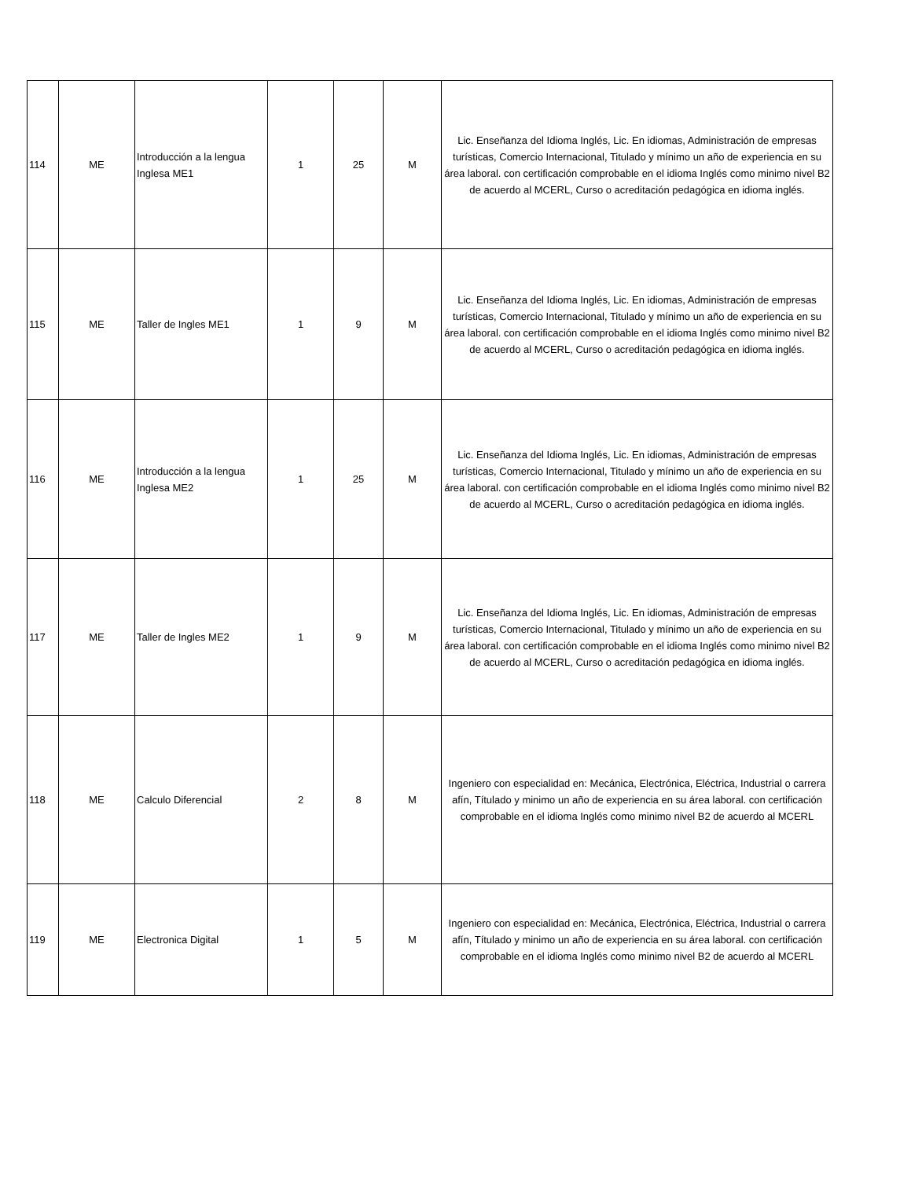| 114 | ME | Introducción a la lengua Inglesa ME1 | 1 | 25 | M | Lic. Enseñanza del Idioma Inglés, Lic. En idiomas, Administración de empresas turísticas, Comercio Internacional, Titulado y mínimo un año de experiencia en su área laboral. con certificación comprobable en el idioma Inglés como minimo nivel B2 de acuerdo al MCERL, Curso o acreditación pedagógica en idioma inglés. |
| 115 | ME | Taller de Ingles ME1 | 1 | 9 | M | Lic. Enseñanza del Idioma Inglés, Lic. En idiomas, Administración de empresas turísticas, Comercio Internacional, Titulado y mínimo un año de experiencia en su área laboral. con certificación comprobable en el idioma Inglés como minimo nivel B2 de acuerdo al MCERL, Curso o acreditación pedagógica en idioma inglés. |
| 116 | ME | Introducción a la lengua Inglesa ME2 | 1 | 25 | M | Lic. Enseñanza del Idioma Inglés, Lic. En idiomas, Administración de empresas turísticas, Comercio Internacional, Titulado y mínimo un año de experiencia en su área laboral. con certificación comprobable en el idioma Inglés como minimo nivel B2 de acuerdo al MCERL, Curso o acreditación pedagógica en idioma inglés. |
| 117 | ME | Taller de Ingles ME2 | 1 | 9 | M | Lic. Enseñanza del Idioma Inglés, Lic. En idiomas, Administración de empresas turísticas, Comercio Internacional, Titulado y mínimo un año de experiencia en su área laboral. con certificación comprobable en el idioma Inglés como minimo nivel B2 de acuerdo al MCERL, Curso o acreditación pedagógica en idioma inglés. |
| 118 | ME | Calculo Diferencial | 2 | 8 | M | Ingeniero con especialidad en: Mecánica, Electrónica, Eléctrica, Industrial o carrera afín, Títulado y minimo un año de experiencia en su área laboral. con certificación comprobable en el idioma Inglés como minimo nivel B2 de acuerdo al MCERL |
| 119 | ME | Electronica Digital | 1 | 5 | M | Ingeniero con especialidad en: Mecánica, Electrónica, Eléctrica, Industrial o carrera afín, Títulado y minimo un año de experiencia en su área laboral. con certificación comprobable en el idioma Inglés como minimo nivel B2 de acuerdo al MCERL |